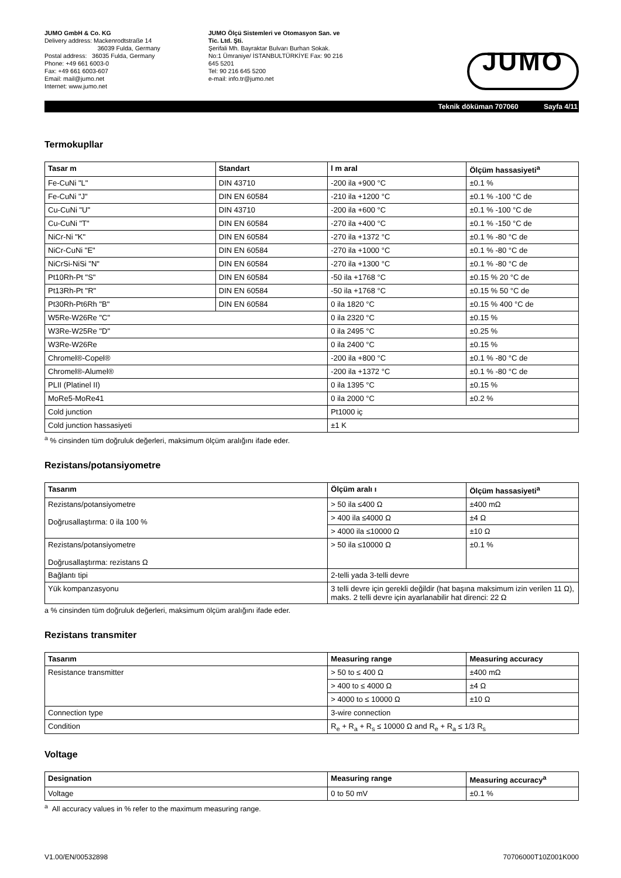JUMO GmbH & Co. KG
Delivery address: Mackenrodtstraße 14
36039 Fulda, Germany
Postal address: 36035 Fulda, Germany
Phone: +49 661 6003-0
Fax: +49 661 6003-607
Email: mail@jumo.net
Internet: www.jumo.net
JUMO Ölçü Sistemleri ve Otomasyon San. ve Tic. Ltd. Şti.
Şerifali Mh. Bayraktar Bulvarı Burhan Sokak. No:1 Ümraniye/ İSTANBULTÜRKİYE Fax: 90 216 645 5201
Tel: 90 216 645 5200
e-mail: info.tr@jumo.net
JUMO
Teknik döküman 707060 Sayfa 4/11
Termokupllar
| Tasar m | Standart | l m aral | Ölçüm hassasiyeti<sup>a</sup> |
| --- | --- | --- | --- |
| Fe-CuNi "L" | DIN 43710 | -200 ila +900 °C | ±0.1 % |
| Fe-CuNi "J" | DIN EN 60584 | -210 ila +1200 °C | ±0.1 % -100 °C de |
| Cu-CuNi "U" | DIN 43710 | -200 ila +600 °C | ±0.1 % -100 °C de |
| Cu-CuNi "T" | DIN EN 60584 | -270 ila +400 °C | ±0.1 % -150 °C de |
| NiCr-Ni "K" | DIN EN 60584 | -270 ila +1372 °C | ±0.1 % -80 °C de |
| NiCr-CuNi "E" | DIN EN 60584 | -270 ila +1000 °C | ±0.1 % -80 °C de |
| NiCrSi-NiSi "N" | DIN EN 60584 | -270 ila +1300 °C | ±0.1 % -80 °C de |
| Pt10Rh-Pt "S" | DIN EN 60584 | -50 ila +1768 °C | ±0.15 % 20 °C de |
| Pt13Rh-Pt "R" | DIN EN 60584 | -50 ila +1768 °C | ±0.15 % 50 °C de |
| Pt30Rh-Pt6Rh "B" | DIN EN 60584 | 0 ila 1820 °C | ±0.15 % 400 °C de |
| W5Re-W26Re "C" | | 0 ila 2320 °C | ±0.15 % |
| W3Re-W25Re "D" | | 0 ila 2495 °C | ±0.25 % |
| W3Re-W26Re | | 0 ila 2400 °C | ±0.15 % |
| Chromel®-Copel® | | -200 ila +800 °C | ±0.1 % -80 °C de |
| Chromel®-Alumel® | | -200 ila +1372 °C | ±0.1 % -80 °C de |
| PLII (Platinel II) | | 0 ila 1395 °C | ±0.15 % |
| MoRe5-MoRe41 | | 0 ila 2000 °C | ±0.2 % |
| Cold junction | | Pt1000 iç | |
| Cold junction hassasiyeti | | ±1 K | |
<sup>a</sup> % cinsinden tüm doğruluk değerleri, maksimum ölçüm aralığını ifade eder.
Rezistans/potansiyometre
| Tasarım | Ölçüm aralı ı | Ölçüm hassasiyeti<sup>a</sup> |
| --- | --- | --- |
| Rezistans/potansiyometre Doğrusallaştırma: 0 ila 100 % | > 50 ila ≤400 Ω | ±400 mΩ |
| | > 400 ila ≤4000 Ω | ±4 Ω |
| | > 4000 ila ≤10000 Ω | ±10 Ω |
| Rezistans/potansiyometre Doğrusallaştırma: rezistans Ω | > 50 ila ≤10000 Ω | ±0.1 % |
| Bağlantı tipi | 2-telli yada 3-telli devre | |
| Yük kompanzasyonu | 3 telli devre için gerekli değildir (hat başına maksimum izin verilen 11 Ω), maks. 2 telli devre için ayarlanabilir hat direnci: 22 Ω | |
a % cinsinden tüm doğruluk değerleri, maksimum ölçüm aralığını ifade eder.
Rezistans transmiter
| Tasarım | Measuring range | Measuring accuracy |
| --- | --- | --- |
| Resistance transmitter | > 50 to ≤ 400 Ω | ±400 mΩ |
| | > 400 to ≤ 4000 Ω | ±4 Ω |
| | > 4000 to ≤ 10000 Ω | ±10 Ω |
| Connection type | 3-wire connection | |
| Condition | R<sub>e</sub> + R<sub>a</sub> + R<sub>s</sub> ≤ 10000 Ω and R<sub>e</sub> + R<sub>a</sub> ≤ 1/3 R<sub>s</sub> | |
Voltage
| Designation | Measuring range | Measuring accuracy<sup>a</sup> |
| --- | --- | --- |
| Voltage | 0 to 50 mV | ±0.1 % |
<sup>a</sup> All accuracy values in % refer to the maximum measuring range.
V1.00/EN/00532898 70706000T10Z001K000